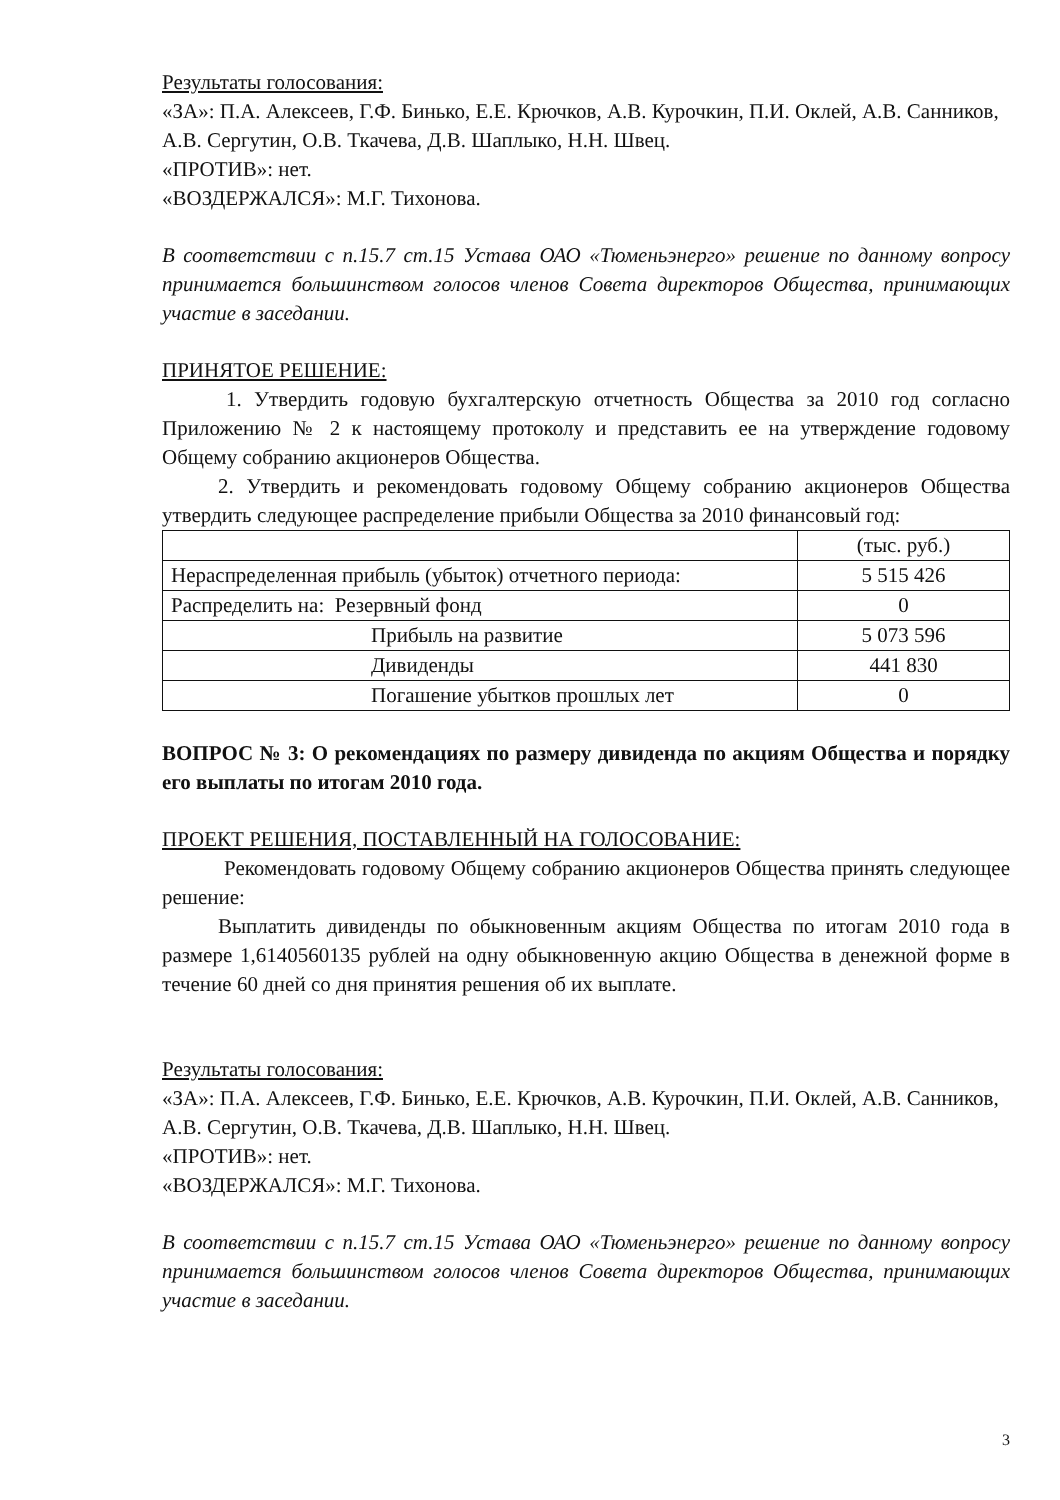Результаты голосования:
«ЗА»: П.А. Алексеев, Г.Ф. Бинько, Е.Е. Крючков, А.В. Курочкин, П.И. Оклей, А.В. Санников, А.В. Сергутин, О.В. Ткачева, Д.В. Шаплыко, Н.Н. Швец.
«ПРОТИВ»: нет.
«ВОЗДЕРЖАЛСЯ»: М.Г. Тихонова.
В соответствии с п.15.7 ст.15 Устава ОАО «Тюменьэнерго» решение по данному вопросу принимается большинством голосов членов Совета директоров Общества, принимающих участие в заседании.
ПРИНЯТОЕ РЕШЕНИЕ:
1. Утвердить годовую бухгалтерскую отчетность Общества за 2010 год согласно Приложению № 2 к настоящему протоколу и представить ее на утверждение годовому Общему собранию акционеров Общества.
2. Утвердить и рекомендовать годовому Общему собранию акционеров Общества утвердить следующее распределение прибыли Общества за 2010 финансовый год:
| | (тыс. руб.) |
| Нераспределенная прибыль (убыток) отчетного периода: | 5 515 426 |
| Распределить на: Резервный фонд | 0 |
| Прибыль на развитие | 5 073 596 |
| Дивиденды | 441 830 |
| Погашение убытков прошлых лет | 0 |
ВОПРОС № 3: О рекомендациях по размеру дивиденда по акциям Общества и порядку его выплаты по итогам 2010 года.
ПРОЕКТ РЕШЕНИЯ, ПОСТАВЛЕННЫЙ НА ГОЛОСОВАНИЕ:
Рекомендовать годовому Общему собранию акционеров Общества принять следующее решение:
Выплатить дивиденды по обыкновенным акциям Общества по итогам 2010 года в размере 1,6140560135 рублей на одну обыкновенную акцию Общества в денежной форме в течение 60 дней со дня принятия решения об их выплате.
Результаты голосования:
«ЗА»: П.А. Алексеев, Г.Ф. Бинько, Е.Е. Крючков, А.В. Курочкин, П.И. Оклей, А.В. Санников, А.В. Сергутин, О.В. Ткачева, Д.В. Шаплыко, Н.Н. Швец.
«ПРОТИВ»: нет.
«ВОЗДЕРЖАЛСЯ»: М.Г. Тихонова.
В соответствии с п.15.7 ст.15 Устава ОАО «Тюменьэнерго» решение по данному вопросу принимается большинством голосов членов Совета директоров Общества, принимающих участие в заседании.
3